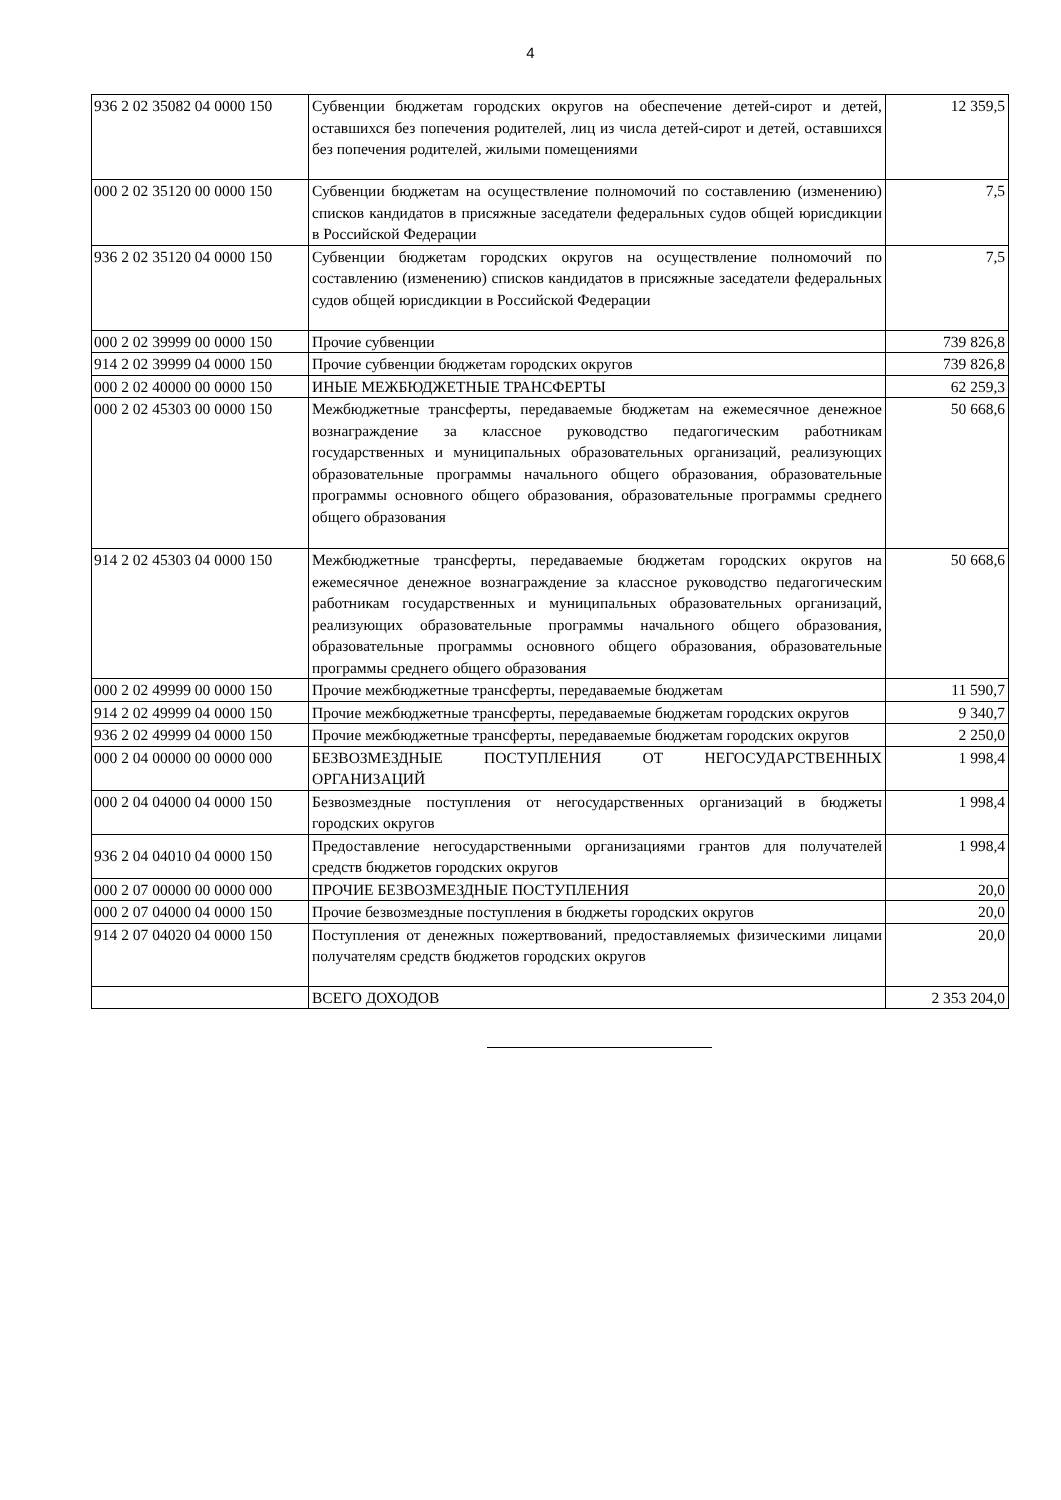4
| 936 2 02 35082 04 0000 150 | Субвенции бюджетам городских округов на обеспечение детей-сирот и детей, оставшихся без попечения родителей, лиц из числа детей-сирот и детей, оставшихся без попечения родителей, жилыми помещениями | 12 359,5 |
| 000 2 02 35120 00 0000 150 | Субвенции бюджетам на осуществление полномочий по составлению (изменению) списков кандидатов в присяжные заседатели федеральных судов общей юрисдикции в Российской Федерации | 7,5 |
| 936 2 02 35120 04 0000 150 | Субвенции бюджетам городских округов на осуществление полномочий по составлению (изменению) списков кандидатов в присяжные заседатели федеральных судов общей юрисдикции в Российской Федерации | 7,5 |
| 000 2 02 39999 00 0000 150 | Прочие субвенции | 739 826,8 |
| 914 2 02 39999 04 0000 150 | Прочие субвенции бюджетам городских округов | 739 826,8 |
| 000 2 02 40000 00 0000 150 | ИНЫЕ МЕЖБЮДЖЕТНЫЕ ТРАНСФЕРТЫ | 62 259,3 |
| 000 2 02 45303 00 0000 150 | Межбюджетные трансферты, передаваемые бюджетам на ежемесячное денежное вознаграждение за классное руководство педагогическим работникам государственных и муниципальных образовательных организаций, реализующих образовательные программы начального общего образования, образовательные программы основного общего образования, образовательные программы среднего общего образования | 50 668,6 |
| 914 2 02 45303 04 0000 150 | Межбюджетные трансферты, передаваемые бюджетам городских округов на ежемесячное денежное вознаграждение за классное руководство педагогическим работникам государственных и муниципальных образовательных организаций, реализующих образовательные программы начального общего образования, образовательные программы основного общего образования, образовательные программы среднего общего образования | 50 668,6 |
| 000 2 02 49999 00 0000 150 | Прочие межбюджетные трансферты, передаваемые бюджетам | 11 590,7 |
| 914 2 02 49999 04 0000 150 | Прочие межбюджетные трансферты, передаваемые бюджетам городских округов | 9 340,7 |
| 936 2 02 49999 04 0000 150 | Прочие межбюджетные трансферты, передаваемые бюджетам городских округов | 2 250,0 |
| 000 2 04 00000 00 0000 000 | БЕЗВОЗМЕЗДНЫЕ ПОСТУПЛЕНИЯ ОТ НЕГОСУДАРСТВЕННЫХ ОРГАНИЗАЦИЙ | 1 998,4 |
| 000 2 04 04000 04 0000 150 | Безвозмездные поступления от негосударственных организаций в бюджеты городских округов | 1 998,4 |
| 936 2 04 04010 04 0000 150 | Предоставление негосударственными организациями грантов для получателей средств бюджетов городских округов | 1 998,4 |
| 000 2 07 00000 00 0000 000 | ПРОЧИЕ БЕЗВОЗМЕЗДНЫЕ ПОСТУПЛЕНИЯ | 20,0 |
| 000 2 07 04000 04 0000 150 | Прочие безвозмездные поступления в бюджеты городских округов | 20,0 |
| 914 2 07 04020 04 0000 150 | Поступления от денежных пожертвований, предоставляемых физическими лицами получателям средств бюджетов городских округов | 20,0 |
| | ВСЕГО ДОХОДОВ | 2 353 204,0 |